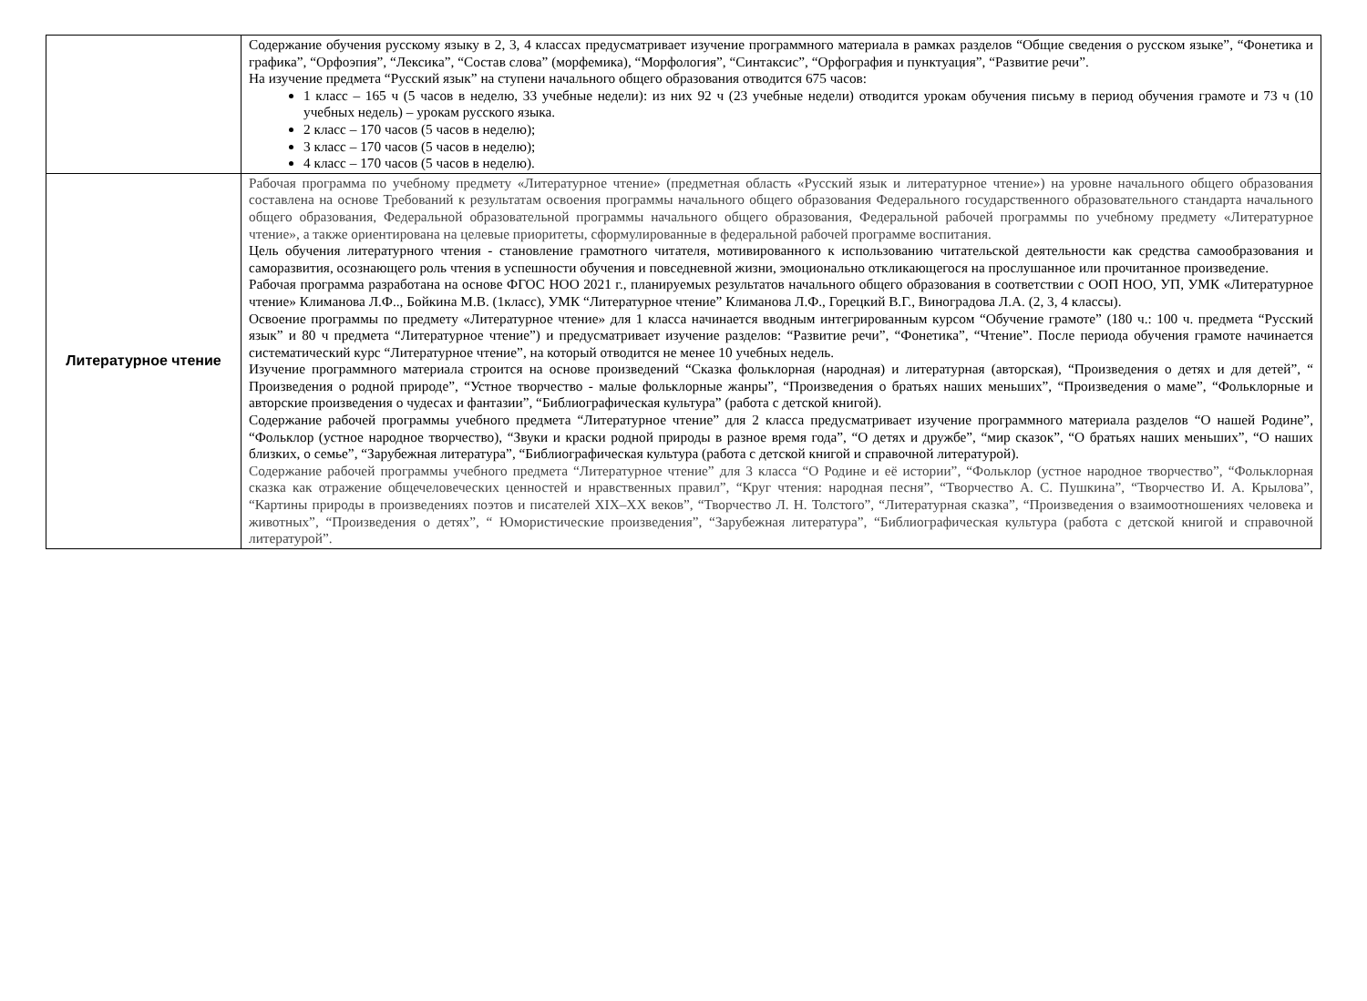| | Содержание обучения русскому языку в 2, 3, 4 классах предусматривает изучение программного материала в рамках разделов “Общие сведения о русском языке”, “Фонетика и графика”, “Орфоэпия”, “Лексика”, “Состав слова” (морфемика), “Морфология”, “Синтаксис”, “Орфография и пунктуация”, “Развитие речи”. На изучение предмета “Русский язык” на ступени начального общего образования отводится 675 часов: 1 класс – 165 ч (5 часов в неделю, 33 учебные недели): из них 92 ч (23 учебные недели) отводится урокам обучения письму в период обучения грамоте и 73 ч (10 учебных недель) – урокам русского языка. 2 класс – 170 часов (5 часов в неделю); 3 класс – 170 часов (5 часов в неделю); 4 класс – 170 часов (5 часов в неделю). |
| Литературное чтение | Рабочая программа по учебному предмету «Литературное чтение» (предметная область «Русский язык и литературное чтение») на уровне начального общего образования составлена на основе Требований к результатам освоения программы начального общего образования Федерального государственного образовательного стандарта начального общего образования, Федеральной образовательной программы начального общего образования, Федеральной рабочей программы по учебному предмету «Литературное чтение», а также ориентирована на целевые приоритеты, сформулированные в федеральной рабочей программе воспитания. Цель обучения литературного чтения - становление грамотного читателя, мотивированного к использованию читательской деятельности как средства самообразования и саморазвития, осознающего роль чтения в успешности обучения и повседневной жизни, эмоционально откликающегося на прослушанное или прочитанное произведение. Рабочая программа разработана на основе ФГОС НОО 2021 г., планируемых результатов начального общего образования в соответствии с ООП НОО, УП, УМК «Литературное чтение» Климанова Л.Ф.., Бойкина М.В. (1класс), УМК “Литературное чтение” Климанова Л.Ф., Горецкий В.Г., Виноградова Л.А. (2, 3, 4 классы). Освоение программы по предмету «Литературное чтение» для 1 класса начинается вводным интегрированным курсом “Обучение грамоте” (180 ч.: 100 ч. предмета “Русский язык” и 80 ч предмета “Литературное чтение”) и предусматривает изучение разделов: “Развитие речи”, “Фонетика”, “Чтение”. После периода обучения грамоте начинается систематический курс “Литературное чтение”, на который отводится не менее 10 учебных недель. Изучение программного материала строится на основе произведений “Сказка фольклорная (народная) и литературная (авторская), “Произведения о детях и для детей”, “ Произведения о родной природе”, “Устное творчество - малые фольклорные жанры”, “Произведения о братьях наших меньших”, “Произведения о маме”, “Фольклорные и авторские произведения о чудесах и фантазии”, “Библиографическая культура” (работа с детской книгой). Содержание рабочей программы учебного предмета “Литературное чтение” для 2 класса предусматривает изучение программного материала разделов “О нашей Родине”, “Фольклор (устное народное творчество), “Звуки и краски родной природы в разное время года”, “О детях и дружбе”, “мир сказок”, “О братьях наших меньших”, “О наших близких, о семье”, “Зарубежная литература”, “Библиографическая культура (работа с детской книгой и справочной литературой). Содержание рабочей программы учебного предмета “Литературное чтение” для 3 класса “О Родине и её истории”, “Фольклор (устное народное творчество”, “Фольклорная сказка как отражение общечеловеческих ценностей и нравственных правил”, “Круг чтения: народная песня”, “Творчество А. С. Пушкина”, “Творчество И. А. Крылова”, “Картины природы в произведениях поэтов и писателей XIX–XX веков”, “Творчество Л. Н. Толстого”, “Литературная сказка”, “Произведения о взаимоотношениях человека и животных”, “Произведения о детях”, “ Юмористические произведения”, “Зарубежная литература”, “Библиографическая культура (работа с детской книгой и справочной литературой”. |